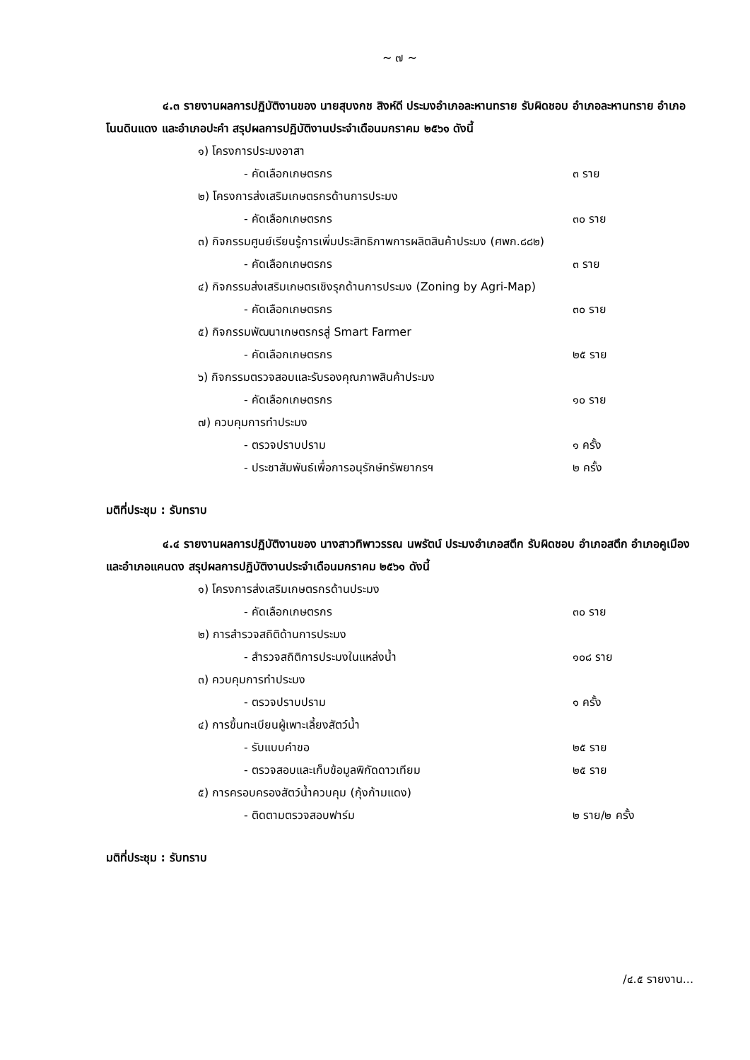~ ๗ ~
๔.๓ รายงานผลการปฏิบัติงานของ นายสุบงกช สิงห์ดี ประมงอำเภอละหานทราย รับผิดชอบ อำเภอละหานทราย อำเภอโนนดินแดง และอำเภอปะคำ สรุปผลการปฏิบัติงานประจำเดือนมกราคม ๒๕๖๑ ดังนี้
๑) โครงการประมงอาสา
- คัดเลือกเกษตรกร ๓ ราย
๒) โครงการส่งเสริมเกษตรกรด้านการประมง
- คัดเลือกเกษตรกร ๓๐ ราย
๓) กิจกรรมศูนย์เรียนรู้การเพิ่มประสิทธิภาพการผลิตสินค้าประมง (ศพก.๘๘๒)
- คัดเลือกเกษตรกร ๓ ราย
๔) กิจกรรมส่งเสริมเกษตรเชิงรุกด้านการประมง (Zoning by Agri-Map)
- คัดเลือกเกษตรกร ๓๐ ราย
๕) กิจกรรมพัฒนาเกษตรกรสู่ Smart Farmer
- คัดเลือกเกษตรกร ๒๕ ราย
๖) กิจกรรมตรวจสอบและรับรองคุณภาพสินค้าประมง
- คัดเลือกเกษตรกร ๑๐ ราย
๗) ควบคุมการทำประมง
- ตรวจปราบปราม ๑ ครั้ง
- ประชาสัมพันธ์เพื่อการอนุรักษ์ทรัพยากรฯ ๒ ครั้ง
มติที่ประชุม : รับทราบ
๔.๔ รายงานผลการปฏิบัติงานของ นางสาวทิพาวรรณ นพรัตน์ ประมงอำเภอสตึก รับผิดชอบ อำเภอสตึก อำเภอคูเมือง และอำเภอแคนดง สรุปผลการปฏิบัติงานประจำเดือนมกราคม ๒๕๖๑ ดังนี้
๑) โครงการส่งเสริมเกษตรกรด้านประมง
- คัดเลือกเกษตรกร ๓๐ ราย
๒) การสำรวจสถิติด้านการประมง
- สำรวจสถิติการประมงในแหล่งน้ำ ๑๐๘ ราย
๓) ควบคุมการทำประมง
- ตรวจปราบปราม ๑ ครั้ง
๔) การขึ้นทะเบียนผู้เพาะเลี้ยงสัตว์น้ำ
- รับแบบคำขอ ๒๕ ราย
- ตรวจสอบและเก็บข้อมูลพิกัดดาวเทียม ๒๕ ราย
๕) การครอบครองสัตว์น้ำควบคุม (กุ้งก้ามแดง)
- ติดตามตรวจสอบฟาร์ม ๒ ราย/๒ ครั้ง
มติที่ประชุม : รับทราบ
/๔.๕ รายงาน...